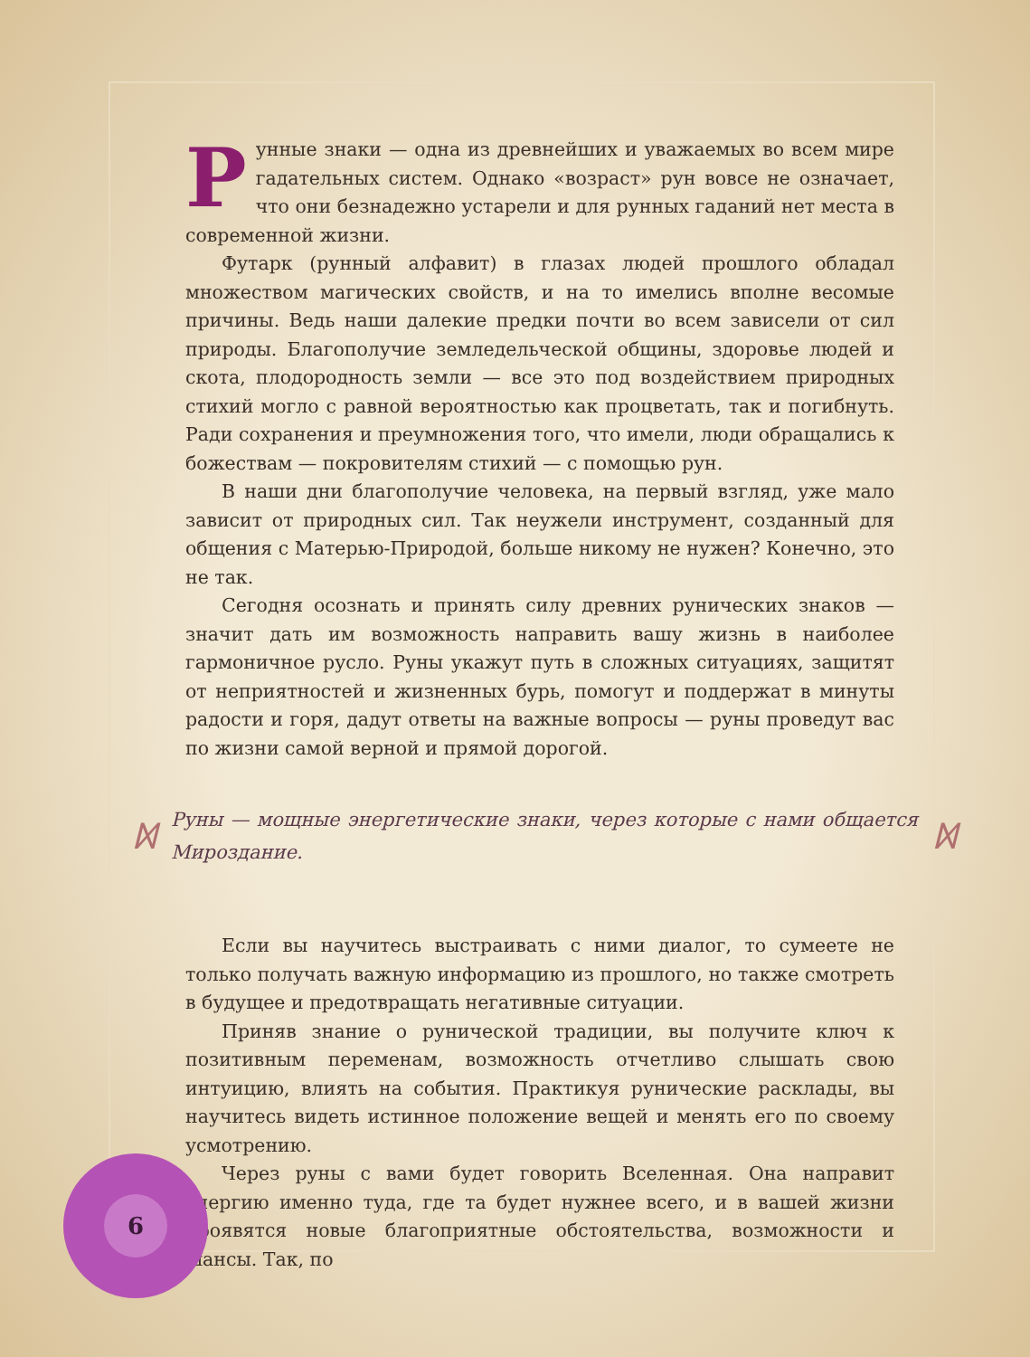Рунные знаки — одна из древнейших и уважаемых во всем мире гадательных систем. Однако «возраст» рун вовсе не означает, что они безнадежно устарели и для рунных гаданий нет места в современной жизни.
Футарк (рунный алфавит) в глазах людей прошлого обладал множеством магических свойств, и на то имелись вполне весомые причины. Ведь наши далекие предки почти во всем зависели от сил природы. Благополучие земледельческой общины, здоровье людей и скота, плодородность земли — все это под воздействием природных стихий могло с равной вероятностью как процветать, так и погибнуть. Ради сохранения и преумножения того, что имели, люди обращались к божествам — покровителям стихий — с помощью рун.
В наши дни благополучие человека, на первый взгляд, уже мало зависит от природных сил. Так неужели инструмент, созданный для общения с Матерью-Природой, больше никому не нужен? Конечно, это не так.
Сегодня осознать и принять силу древних рунических знаков — значит дать им возможность направить вашу жизнь в наиболее гармоничное русло. Руны укажут путь в сложных ситуациях, защитят от неприятностей и жизненных бурь, помогут и поддержат в минуты радости и горя, дадут ответы на важные вопросы — руны проведут вас по жизни самой верной и прямой дорогой.
ᛞ
Руны — мощные энергетические знаки, через которые с нами общается Мироздание.
ᛞ
Если вы научитесь выстраивать с ними диалог, то сумеете не только получать важную информацию из прошлого, но также смотреть в будущее и предотвращать негативные ситуации.
Приняв знание о рунической традиции, вы получите ключ к позитивным переменам, возможность отчетливо слышать свою интуицию, влиять на события. Практикуя рунические расклады, вы научитесь видеть истинное положение вещей и менять его по своему усмотрению.
Через руны с вами будет говорить Вселенная. Она направит энергию именно туда, где та будет нужнее всего, и в вашей жизни проявятся новые благоприятные обстоятельства, возможности и шансы. Так, по
6